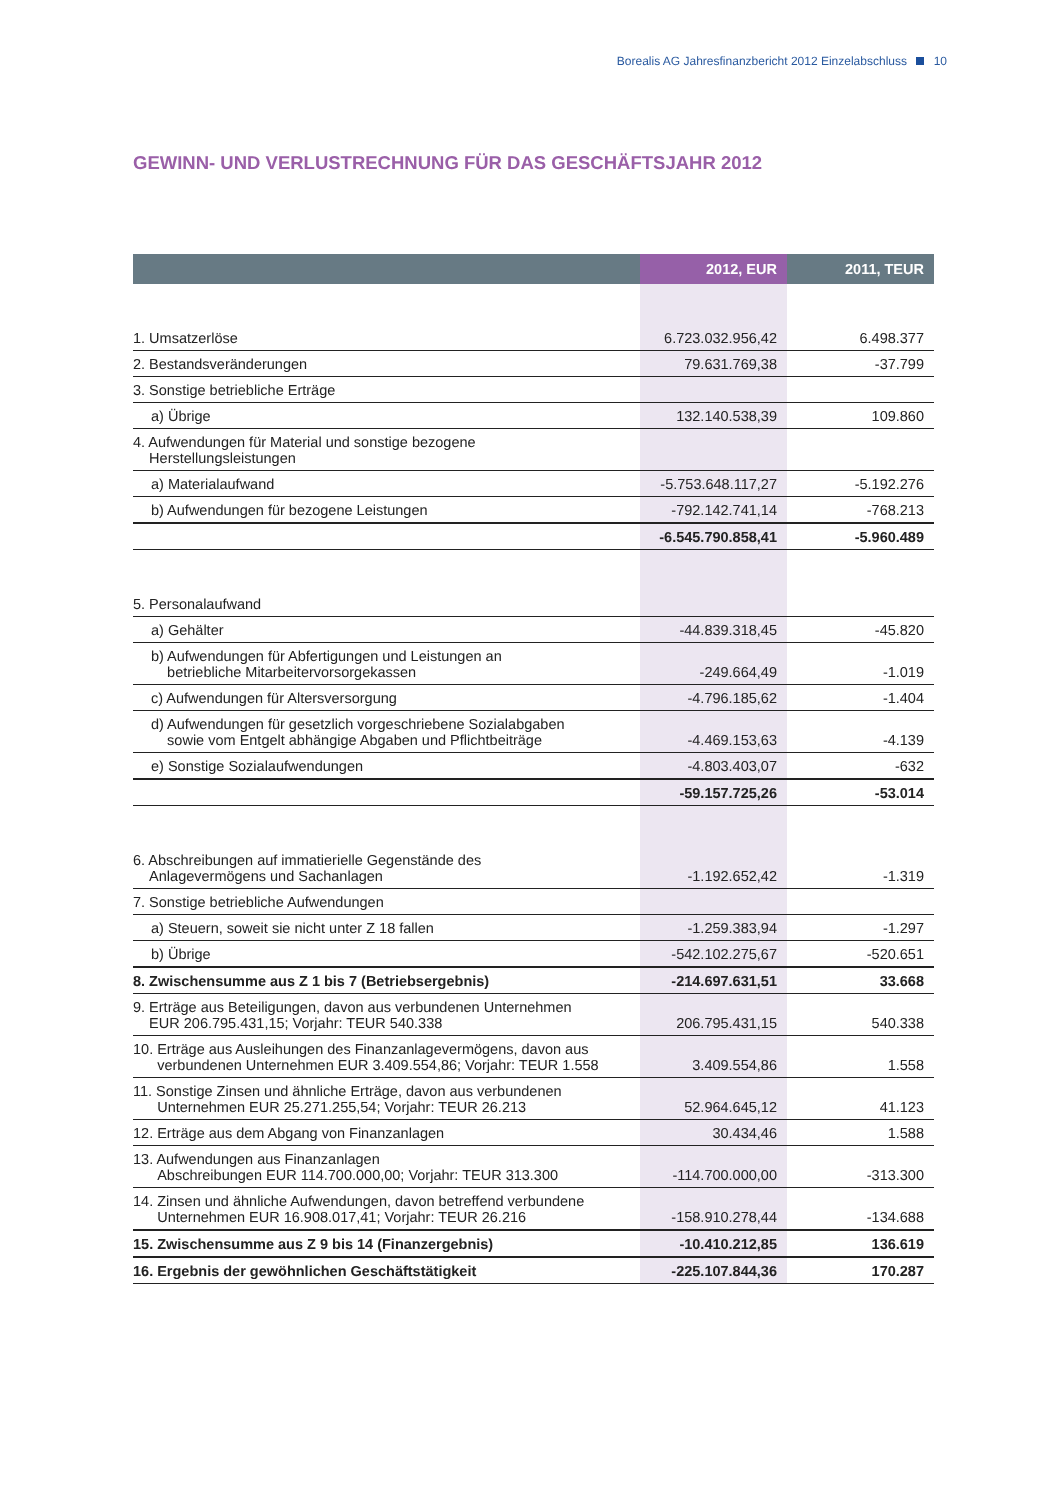Borealis AG Jahresfinanzbericht 2012 Einzelabschluss 10
GEWINN- UND VERLUSTRECHNUNG FÜR DAS GESCHÄFTSJAHR 2012
| | 2012, EUR | 2011, TEUR |
| --- | --- | --- |
| 1. Umsatzerlöse | 6.723.032.956,42 | 6.498.377 |
| 2. Bestandsveränderungen | 79.631.769,38 | -37.799 |
| 3. Sonstige betriebliche Erträge | | |
| a) Übrige | 132.140.538,39 | 109.860 |
| 4. Aufwendungen für Material und sonstige bezogene Herstellungsleistungen | | |
| a) Materialaufwand | -5.753.648.117,27 | -5.192.276 |
| b) Aufwendungen für bezogene Leistungen | -792.142.741,14 | -768.213 |
| | -6.545.790.858,41 | -5.960.489 |
| 5. Personalaufwand | | |
| a) Gehälter | -44.839.318,45 | -45.820 |
| b) Aufwendungen für Abfertigungen und Leistungen an betriebliche Mitarbeitervorsorgekassen | -249.664,49 | -1.019 |
| c) Aufwendungen für Altersversorgung | -4.796.185,62 | -1.404 |
| d) Aufwendungen für gesetzlich vorgeschriebene Sozialabgaben sowie vom Entgelt abhängige Abgaben und Pflichtbeiträge | -4.469.153,63 | -4.139 |
| e) Sonstige Sozialaufwendungen | -4.803.403,07 | -632 |
| | -59.157.725,26 | -53.014 |
| 6. Abschreibungen auf immatierielle Gegenstände des Anlagevermögens und Sachanlagen | -1.192.652,42 | -1.319 |
| 7. Sonstige betriebliche Aufwendungen | | |
| a) Steuern, soweit sie nicht unter Z 18 fallen | -1.259.383,94 | -1.297 |
| b) Übrige | -542.102.275,67 | -520.651 |
| 8. Zwischensumme aus Z 1 bis 7 (Betriebsergebnis) | -214.697.631,51 | 33.668 |
| 9. Erträge aus Beteiligungen, davon aus verbundenen Unternehmen EUR 206.795.431,15; Vorjahr: TEUR 540.338 | 206.795.431,15 | 540.338 |
| 10. Erträge aus Ausleihungen des Finanzanlagevermögens, davon aus verbundenen Unternehmen EUR 3.409.554,86; Vorjahr: TEUR 1.558 | 3.409.554,86 | 1.558 |
| 11. Sonstige Zinsen und ähnliche Erträge, davon aus verbundenen Unternehmen EUR 25.271.255,54; Vorjahr: TEUR 26.213 | 52.964.645,12 | 41.123 |
| 12. Erträge aus dem Abgang von Finanzanlagen | 30.434,46 | 1.588 |
| 13. Aufwendungen aus Finanzanlagen Abschreibungen EUR 114.700.000,00; Vorjahr: TEUR 313.300 | -114.700.000,00 | -313.300 |
| 14. Zinsen und ähnliche Aufwendungen, davon betreffend verbundene Unternehmen EUR 16.908.017,41; Vorjahr: TEUR 26.216 | -158.910.278,44 | -134.688 |
| 15. Zwischensumme aus Z 9 bis 14 (Finanzergebnis) | -10.410.212,85 | 136.619 |
| 16. Ergebnis der gewöhnlichen Geschäftstätigkeit | -225.107.844,36 | 170.287 |